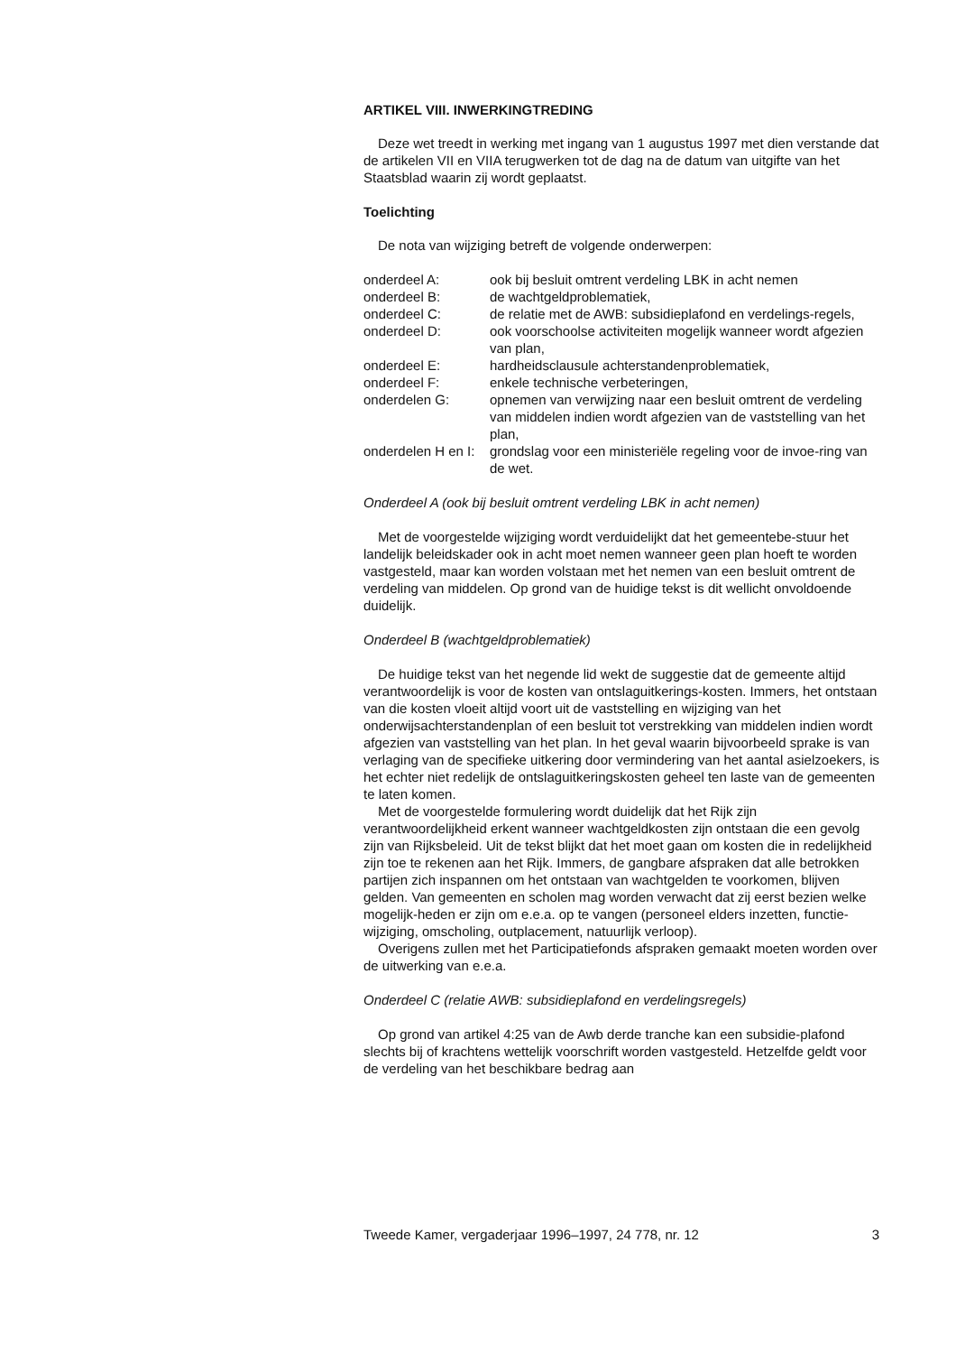ARTIKEL VIII. INWERKINGTREDING
Deze wet treedt in werking met ingang van 1 augustus 1997 met dien verstande dat de artikelen VII en VIIA terugwerken tot de dag na de datum van uitgifte van het Staatsblad waarin zij wordt geplaatst.
Toelichting
De nota van wijziging betreft de volgende onderwerpen:
| onderdeel A: | ook bij besluit omtrent verdeling LBK in acht nemen |
| onderdeel B: | de wachtgeldproblematiek, |
| onderdeel C: | de relatie met de AWB: subsidieplafond en verdelings-regels, |
| onderdeel D: | ook voorschoolse activiteiten mogelijk wanneer wordt afgezien van plan, |
| onderdeel E: | hardheidsclausule achterstandenproblematiek, |
| onderdeel F: | enkele technische verbeteringen, |
| onderdelen G: | opnemen van verwijzing naar een besluit omtrent de verdeling van middelen indien wordt afgezien van de vaststelling van het plan, |
| onderdelen H en I: | grondslag voor een ministeriële regeling voor de invoe-ring van de wet. |
Onderdeel A (ook bij besluit omtrent verdeling LBK in acht nemen)
Met de voorgestelde wijziging wordt verduidelijkt dat het gemeentebe-stuur het landelijk beleidskader ook in acht moet nemen wanneer geen plan hoeft te worden vastgesteld, maar kan worden volstaan met het nemen van een besluit omtrent de verdeling van middelen. Op grond van de huidige tekst is dit wellicht onvoldoende duidelijk.
Onderdeel B (wachtgeldproblematiek)
De huidige tekst van het negende lid wekt de suggestie dat de gemeente altijd verantwoordelijk is voor de kosten van ontslaguitkerings-kosten. Immers, het ontstaan van die kosten vloeit altijd voort uit de vaststelling en wijziging van het onderwijsachterstandenplan of een besluit tot verstrekking van middelen indien wordt afgezien van vaststelling van het plan. In het geval waarin bijvoorbeeld sprake is van verlaging van de specifieke uitkering door vermindering van het aantal asielzoekers, is het echter niet redelijk de ontslaguitkeringskosten geheel ten laste van de gemeenten te laten komen.
Met de voorgestelde formulering wordt duidelijk dat het Rijk zijn verantwoordelijkheid erkent wanneer wachtgeldkosten zijn ontstaan die een gevolg zijn van Rijksbeleid. Uit de tekst blijkt dat het moet gaan om kosten die in redelijkheid zijn toe te rekenen aan het Rijk. Immers, de gangbare afspraken dat alle betrokken partijen zich inspannen om het ontstaan van wachtgelden te voorkomen, blijven gelden. Van gemeenten en scholen mag worden verwacht dat zij eerst bezien welke mogelijk-heden er zijn om e.e.a. op te vangen (personeel elders inzetten, functie-wijziging, omscholing, outplacement, natuurlijk verloop).
Overigens zullen met het Participatiefonds afspraken gemaakt moeten worden over de uitwerking van e.e.a.
Onderdeel C (relatie AWB: subsidieplafond en verdelingsregels)
Op grond van artikel 4:25 van de Awb derde tranche kan een subsidie-plafond slechts bij of krachtens wettelijk voorschrift worden vastgesteld. Hetzelfde geldt voor de verdeling van het beschikbare bedrag aan
Tweede Kamer, vergaderjaar 1996–1997, 24 778, nr. 12 3